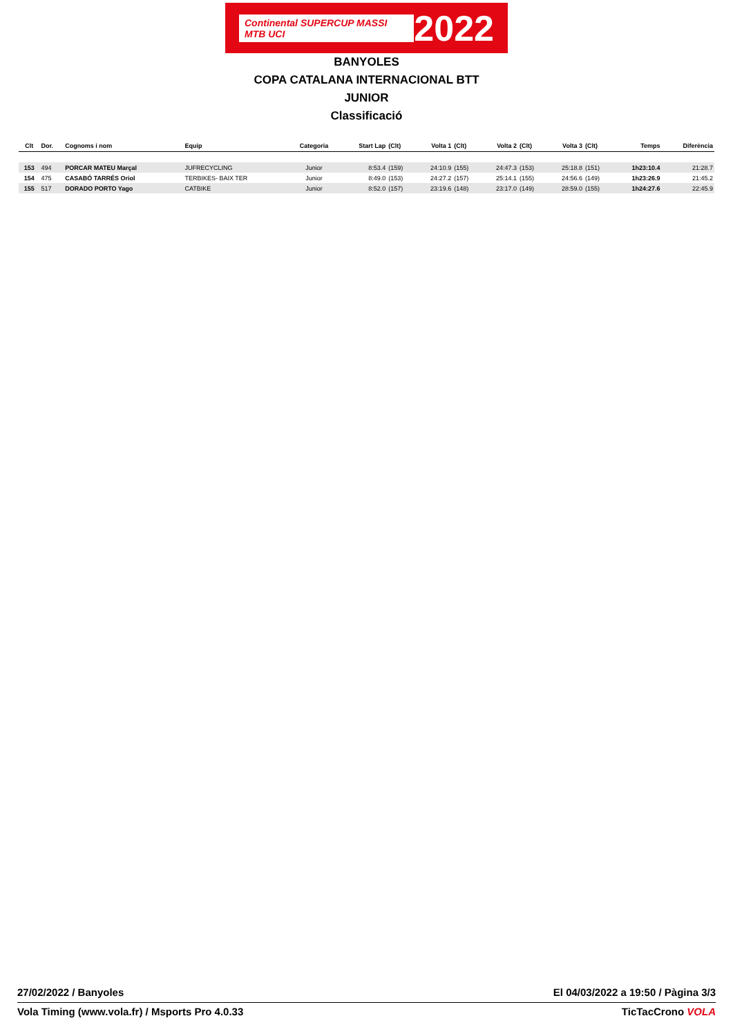Continental SUPERCUP MASSI MTB UCI
2022
BANYOLES
COPA CATALANA INTERNACIONAL BTT
JUNIOR
Classificació
| Clt | Dor. | Cognoms i nom | Equip | Categoria | Start Lap | (Clt) | Volta 1 | (Clt) | Volta 2 | (Clt) | Volta 3 | (Clt) | Temps | Diferència |
| --- | --- | --- | --- | --- | --- | --- | --- | --- | --- | --- | --- | --- | --- | --- |
| 153 | 494 | PORCAR MATEU Marçal | JUFRECYCLING | Junior | 8:53.4 | (159) | 24:10.9 | (155) | 24:47.3 | (153) | 25:18.8 | (151) | 1h23:10.4 | 21:28.7 |
| 154 | 475 | CASABÓ TARRÉS Oriol | TERBIKES- BAIX TER | Junior | 8:49.0 | (153) | 24:27.2 | (157) | 25:14.1 | (155) | 24:56.6 | (149) | 1h23:26.9 | 21:45.2 |
| 155 | 517 | DORADO PORTO Yago | CATBIKE | Junior | 8:52.0 | (157) | 23:19.6 | (148) | 23:17.0 | (149) | 28:59.0 | (155) | 1h24:27.6 | 22:45.9 |
27/02/2022 / Banyoles El 04/03/2022 a 19:50 / Pàgina 3/3
Vola Timing (www.vola.fr) / Msports Pro 4.0.33 TicTacCrono VOLA